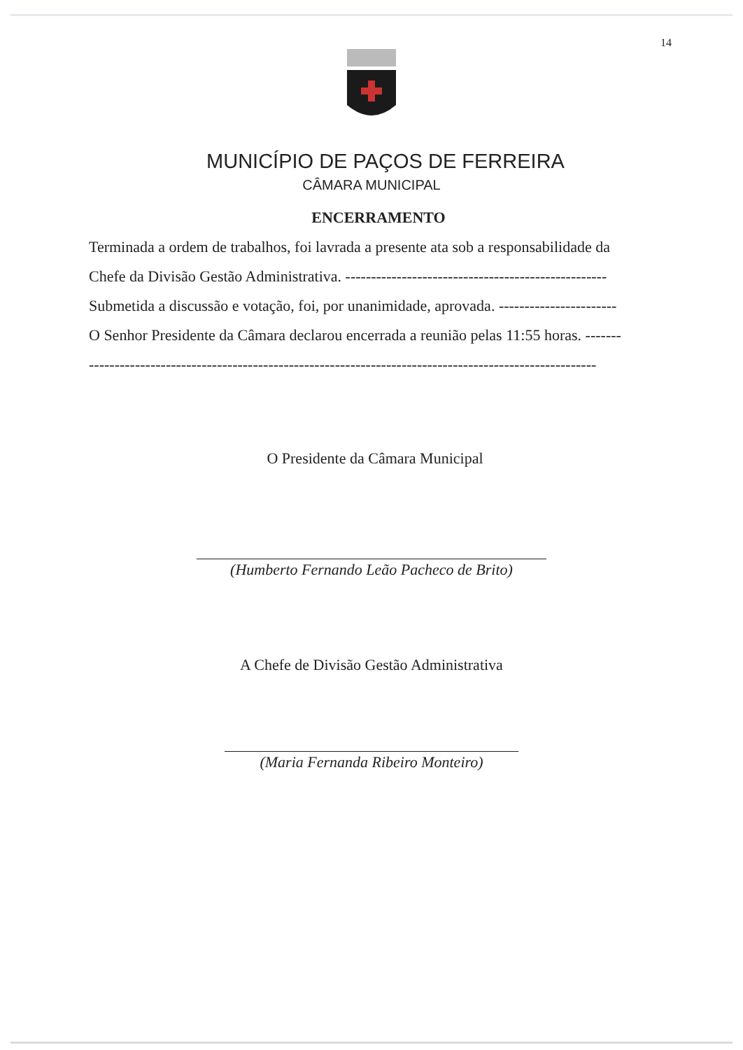14
MUNICÍPIO DE PAÇOS DE FERREIRA
CÂMARA MUNICIPAL
ENCERRAMENTO
Terminada a ordem de trabalhos, foi lavrada a presente ata sob a responsabilidade da
Chefe da Divisão Gestão Administrativa. ---------------------------------------------------
Submetida a discussão e votação, foi, por unanimidade, aprovada. -----------------------
O Senhor Presidente da Câmara declarou encerrada a reunião pelas 11:55 horas. -------
---------------------------------------------------------------------------------------------------
O Presidente da Câmara Municipal
(Humberto Fernando Leão Pacheco de Brito)
A Chefe de Divisão Gestão Administrativa
(Maria Fernanda Ribeiro Monteiro)